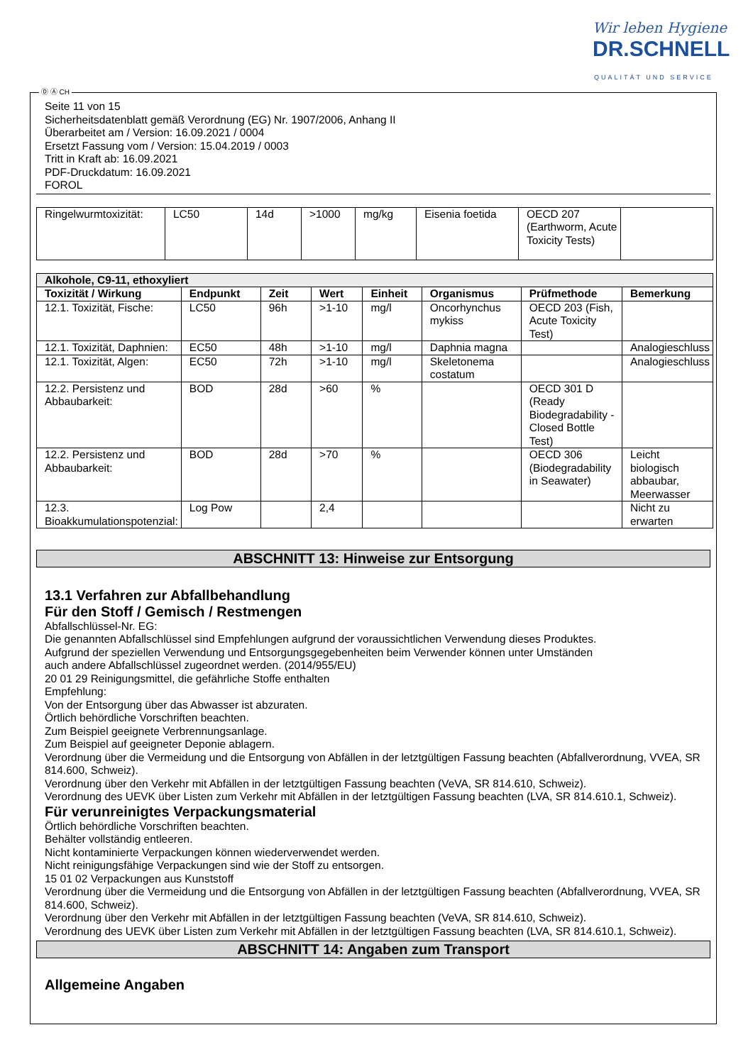Wir leben Hygiene
DR.SCHNELL
QUALITÄT UND SERVICE
Ⓓ Ⓐ CH
Seite 11 von 15
Sicherheitsdatenblatt gemäß Verordnung (EG) Nr. 1907/2006, Anhang II
Überarbeitet am / Version: 16.09.2021 / 0004
Ersetzt Fassung vom / Version: 15.04.2019 / 0003
Tritt in Kraft ab: 16.09.2021
PDF-Druckdatum: 16.09.2021
FOROL
| Ringelwurmtoxizität: | LC50 | 14d | >1000 | mg/kg | Eisenia foetida | OECD 207 (Earthworm, Acute Toxicity Tests) | |
| Alkohole, C9-11, ethoxyliert | | | | | | | |
| --- | --- | --- | --- | --- | --- | --- | --- |
| Toxizität / Wirkung | Endpunkt | Zeit | Wert | Einheit | Organismus | Prüfmethode | Bemerkung |
| 12.1. Toxizität, Fische: | LC50 | 96h | >1-10 | mg/l | Oncorhynchus mykiss | OECD 203 (Fish, Acute Toxicity Test) | |
| 12.1. Toxizität, Daphnien: | EC50 | 48h | >1-10 | mg/l | Daphnia magna | | Analogieschluss |
| 12.1. Toxizität, Algen: | EC50 | 72h | >1-10 | mg/l | Skeletonema costatum | | Analogieschluss |
| 12.2. Persistenz und Abbaubarkeit: | BOD | 28d | >60 | % | | OECD 301 D (Ready Biodegradability - Closed Bottle Test) | |
| 12.2. Persistenz und Abbaubarkeit: | BOD | 28d | >70 | % | | OECD 306 (Biodegradability in Seawater) | Leicht biologisch abbaubar, Meerwasser |
| 12.3. Bioakkumulationspotenzial: | Log Pow | | 2,4 | | | | Nicht zu erwarten |
ABSCHNITT 13: Hinweise zur Entsorgung
13.1 Verfahren zur Abfallbehandlung
Für den Stoff / Gemisch / Restmengen
Abfallschlüssel-Nr. EG:
Die genannten Abfallschlüssel sind Empfehlungen aufgrund der voraussichtlichen Verwendung dieses Produktes.
Aufgrund der speziellen Verwendung und Entsorgungsgegebenheiten beim Verwender können unter Umständen
auch andere Abfallschlüssel zugeordnet werden. (2014/955/EU)
20 01 29 Reinigungsmittel, die gefährliche Stoffe enthalten
Empfehlung:
Von der Entsorgung über das Abwasser ist abzuraten.
Örtlich behördliche Vorschriften beachten.
Zum Beispiel geeignete Verbrennungsanlage.
Zum Beispiel auf geeigneter Deponie ablagern.
Verordnung über die Vermeidung und die Entsorgung von Abfällen in der letztgültigen Fassung beachten (Abfallverordnung, VVEA, SR 814.600, Schweiz).
Verordnung über den Verkehr mit Abfällen in der letztgültigen Fassung beachten (VeVA, SR 814.610, Schweiz).
Verordnung des UEVK über Listen zum Verkehr mit Abfällen in der letztgültigen Fassung beachten (LVA, SR 814.610.1, Schweiz).
Für verunreinigtes Verpackungsmaterial
Örtlich behördliche Vorschriften beachten.
Behälter vollständig entleeren.
Nicht kontaminierte Verpackungen können wiederverwendet werden.
Nicht reinigungsfähige Verpackungen sind wie der Stoff zu entsorgen.
15 01 02 Verpackungen aus Kunststoff
Verordnung über die Vermeidung und die Entsorgung von Abfällen in der letztgültigen Fassung beachten (Abfallverordnung, VVEA, SR 814.600, Schweiz).
Verordnung über den Verkehr mit Abfällen in der letztgültigen Fassung beachten (VeVA, SR 814.610, Schweiz).
Verordnung des UEVK über Listen zum Verkehr mit Abfällen in der letztgültigen Fassung beachten (LVA, SR 814.610.1, Schweiz).
ABSCHNITT 14: Angaben zum Transport
Allgemeine Angaben